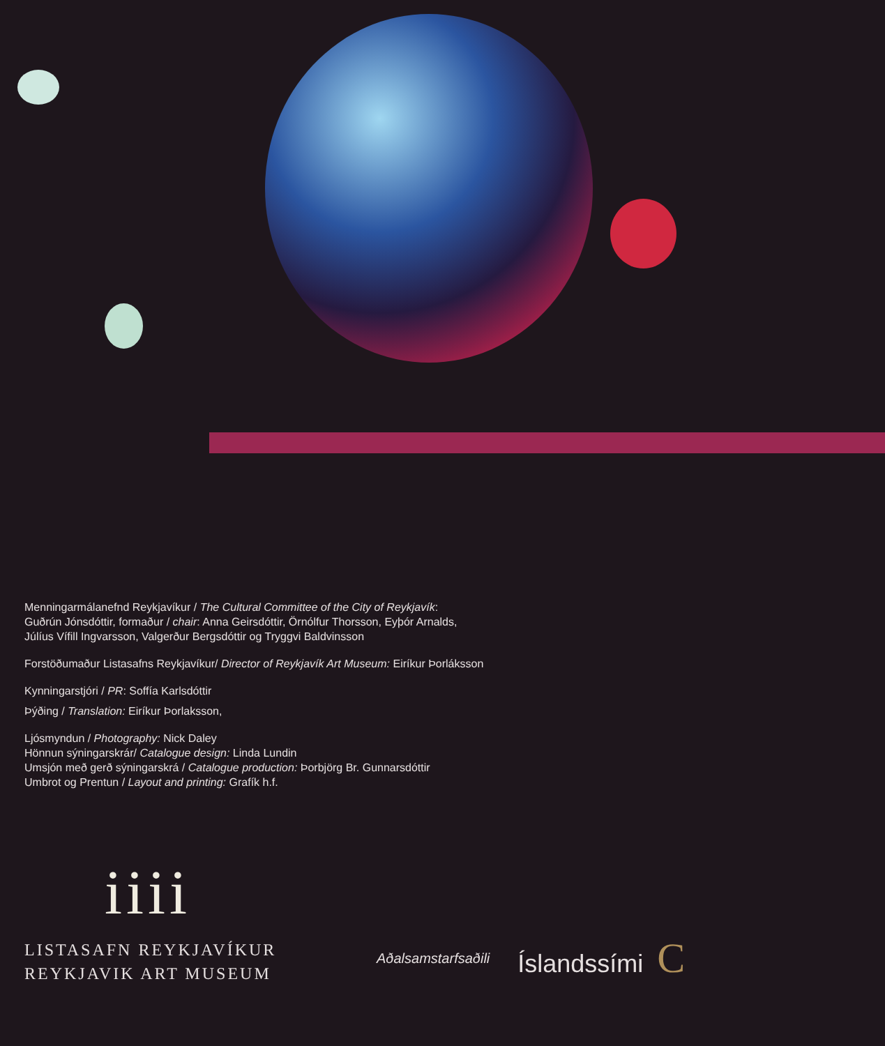Menningarmálanefnd Reykjavíkur / The Cultural Committee of the City of Reykjavík:
Guðrún Jónsdóttir, formaður / chair: Anna Geirsdóttir, Örnólfur Thorsson, Eyþór Arnalds,
Júlíus Vífill Ingvarsson, Valgerður Bergsdóttir og Tryggvi Baldvinsson
Forstöðumaður Listasafns Reykjavíkur/ Director of Reykjavík Art Museum: Eiríkur Þorláksson
Kynningarstjóri / PR: Soffía Karlsdóttir
Þýðing / Translation: Eiríkur Þorlaksson,
Ljósmyndun / Photography: Nick Daley
Hönnun sýningarskrár/ Catalogue design: Linda Lundin
Umsjón með gerð sýningarskrá / Catalogue production: Þorbjörg Br. Gunnarsdóttir
Umbrot og Prentun / Layout and printing: Grafík h.f.
iiii
LISTASAFN REYKJAVÍKUR
REYKJAVIK ART MUSEUM
Aðalsamstarfsaðili Íslandssími C